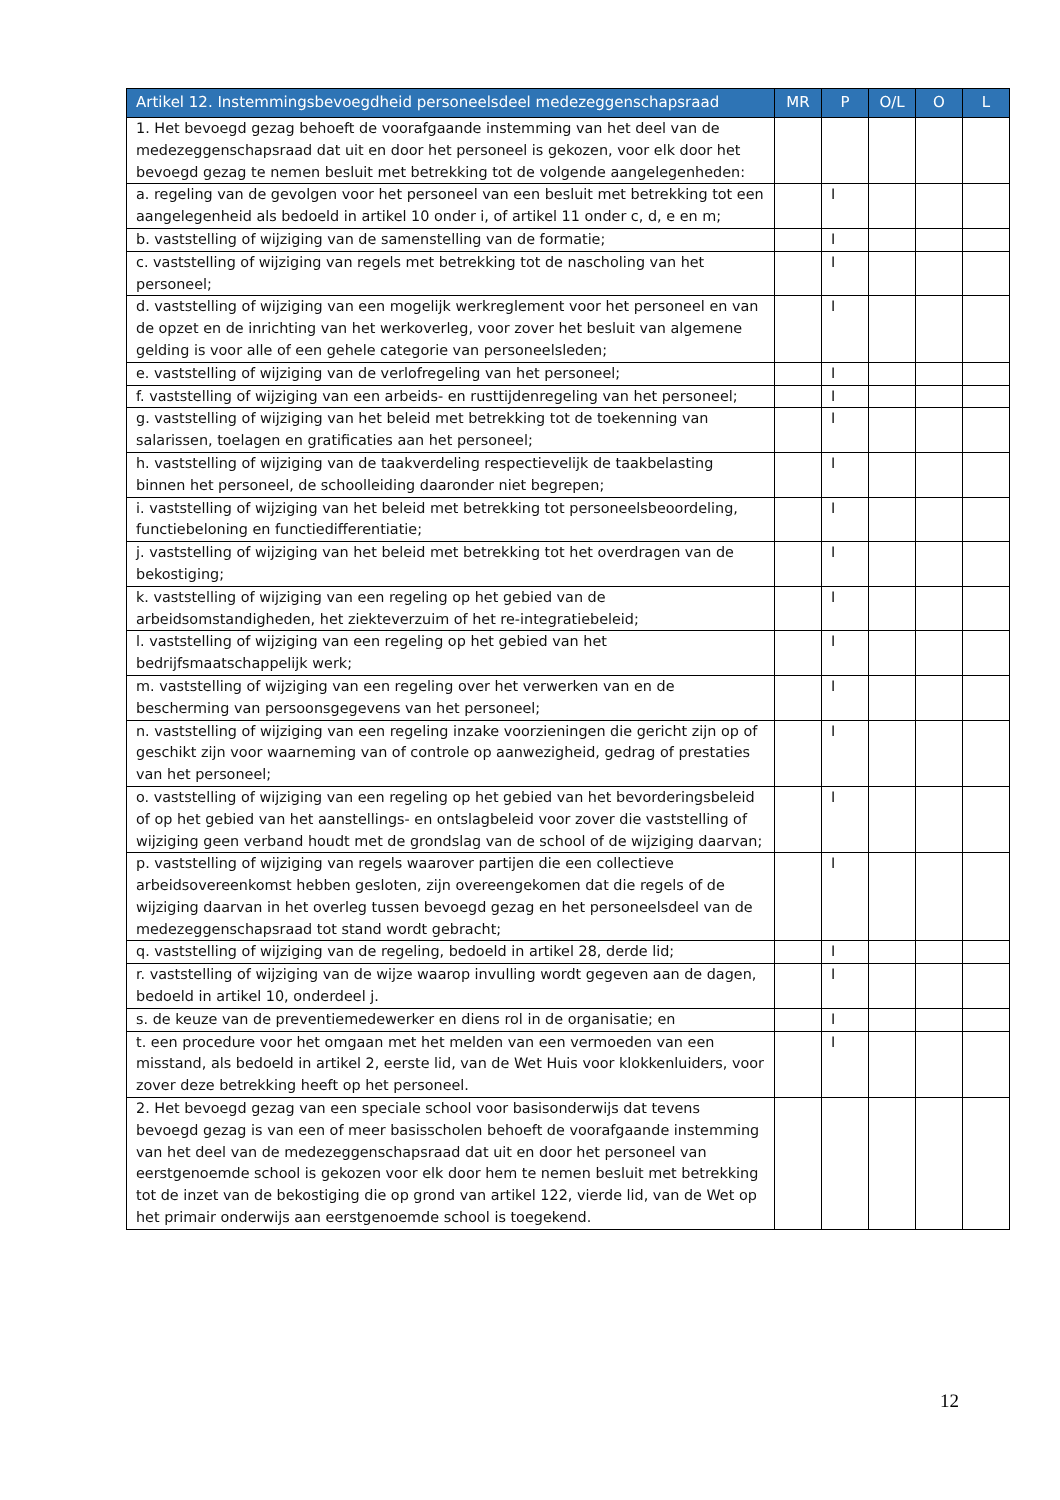| Artikel 12. Instemmingsbevoegdheid personeelsdeel medezeggenschapsraad | MR | P | O/L | O | L |
| --- | --- | --- | --- | --- | --- |
| 1. Het bevoegd gezag behoeft de voorafgaande instemming van het deel van de medezeggenschapsraad dat uit en door het personeel is gekozen, voor elk door het bevoegd gezag te nemen besluit met betrekking tot de volgende aangelegenheden: | | | | | |
| a. regeling van de gevolgen voor het personeel van een besluit met betrekking tot een aangelegenheid als bedoeld in artikel 10 onder i, of artikel 11 onder c, d, e en m; | | I | | | |
| b. vaststelling of wijziging van de samenstelling van de formatie; | | I | | | |
| c. vaststelling of wijziging van regels met betrekking tot de nascholing van het personeel; | | I | | | |
| d. vaststelling of wijziging van een mogelijk werkreglement voor het personeel en van de opzet en de inrichting van het werkoverleg, voor zover het besluit van algemene gelding is voor alle of een gehele categorie van personeelsleden; | | I | | | |
| e. vaststelling of wijziging van de verlofregeling van het personeel; | | I | | | |
| f. vaststelling of wijziging van een arbeids- en rusttijdenregeling van het personeel; | | I | | | |
| g. vaststelling of wijziging van het beleid met betrekking tot de toekenning van salarissen, toelagen en gratificaties aan het personeel; | | I | | | |
| h. vaststelling of wijziging van de taakverdeling respectievelijk de taakbelasting binnen het personeel, de schoolleiding daaronder niet begrepen; | | I | | | |
| i. vaststelling of wijziging van het beleid met betrekking tot personeelsbeoordeling, functiebeloning en functiedifferentiatie; | | I | | | |
| j. vaststelling of wijziging van het beleid met betrekking tot het overdragen van de bekostiging; | | I | | | |
| k. vaststelling of wijziging van een regeling op het gebied van de arbeidsomstandigheden, het ziekteverzuim of het re-integratiebeleid; | | I | | | |
| l. vaststelling of wijziging van een regeling op het gebied van het bedrijfsmaatschappelijk werk; | | I | | | |
| m. vaststelling of wijziging van een regeling over het verwerken van en de bescherming van persoonsgegevens van het personeel; | | I | | | |
| n. vaststelling of wijziging van een regeling inzake voorzieningen die gericht zijn op of geschikt zijn voor waarneming van of controle op aanwezigheid, gedrag of prestaties van het personeel; | | I | | | |
| o. vaststelling of wijziging van een regeling op het gebied van het bevorderingsbeleid of op het gebied van het aanstellings- en ontslagbeleid voor zover die vaststelling of wijziging geen verband houdt met de grondslag van de school of de wijziging daarvan; | | I | | | |
| p. vaststelling of wijziging van regels waarover partijen die een collectieve arbeidsovereenkomst hebben gesloten, zijn overeengekomen dat die regels of de wijziging daarvan in het overleg tussen bevoegd gezag en het personeelsdeel van de medezeggenschapsraad tot stand wordt gebracht; | | I | | | |
| q. vaststelling of wijziging van de regeling, bedoeld in artikel 28, derde lid; | | I | | | |
| r. vaststelling of wijziging van de wijze waarop invulling wordt gegeven aan de dagen, bedoeld in artikel 10, onderdeel j. | | I | | | |
| s. de keuze van de preventiemedewerker en diens rol in de organisatie; en | | I | | | |
| t. een procedure voor het omgaan met het melden van een vermoeden van een misstand, als bedoeld in artikel 2, eerste lid, van de Wet Huis voor klokkenluiders, voor zover deze betrekking heeft op het personeel. | | I | | | |
| 2. Het bevoegd gezag van een speciale school voor basisonderwijs dat tevens bevoegd gezag is van een of meer basisscholen behoeft de voorafgaande instemming van het deel van de medezeggenschapsraad dat uit en door het personeel van eerstgenoemde school is gekozen voor elk door hem te nemen besluit met betrekking tot de inzet van de bekostiging die op grond van artikel 122, vierde lid, van de Wet op het primair onderwijs aan eerstgenoemde school is toegekend. | | | | | |
12